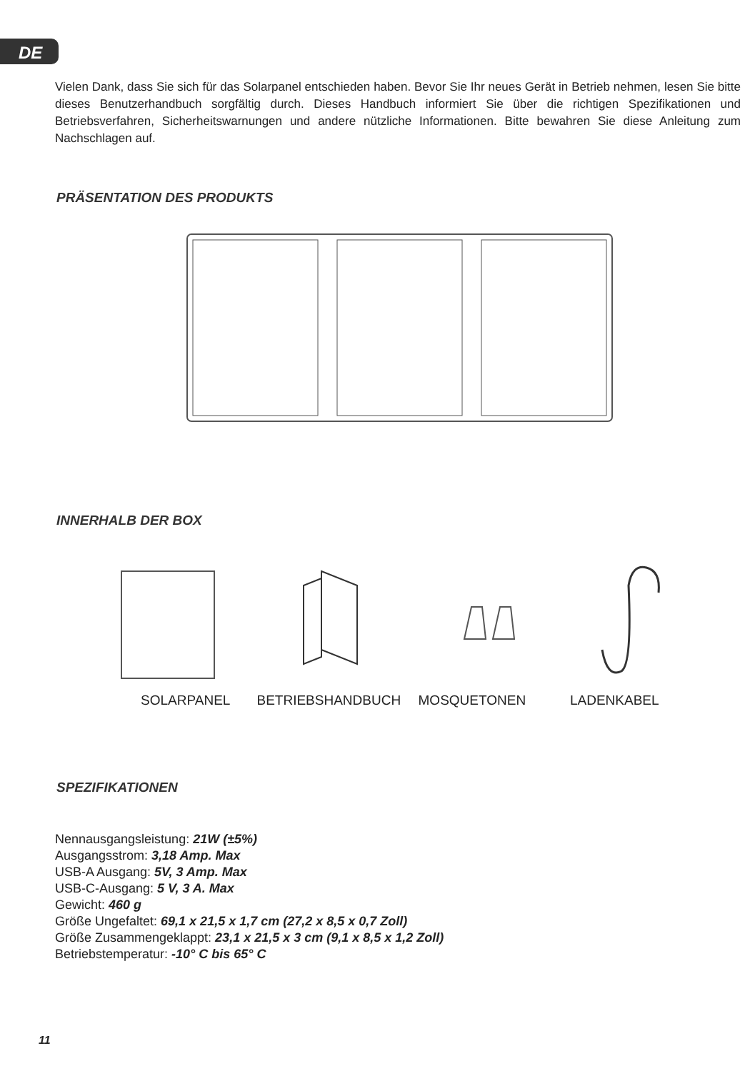DE
Vielen Dank, dass Sie sich für das Solarpanel entschieden haben. Bevor Sie Ihr neues Gerät in Betrieb nehmen, lesen Sie bitte dieses Benutzerhandbuch sorgfältig durch. Dieses Handbuch informiert Sie über die richtigen Spezifikationen und Betriebsverfahren, Sicherheitswarnungen und andere nützliche Informationen. Bitte bewahren Sie diese Anleitung zum Nachschlagen auf.
PRÄSENTATION DES PRODUKTS
INNERHALB DER BOX
SOLARPANEL BETRIEBSHANDBUCH MOSQUETONEN LADENKABEL
SPEZIFIKATIONEN
Nennausgangsleistung: 21W (±5%)
Ausgangsstrom: 3,18 Amp. Max
USB-A Ausgang: 5V, 3 Amp. Max
USB-C-Ausgang: 5 V, 3 A. Max
Gewicht: 460 g
Größe Ungefaltet: 69,1 x 21,5 x 1,7 cm (27,2 x 8,5 x 0,7 Zoll)
Größe Zusammengeklappt: 23,1 x 21,5 x 3 cm (9,1 x 8,5 x 1,2 Zoll)
Betriebstemperatur: -10° C bis 65° C
11